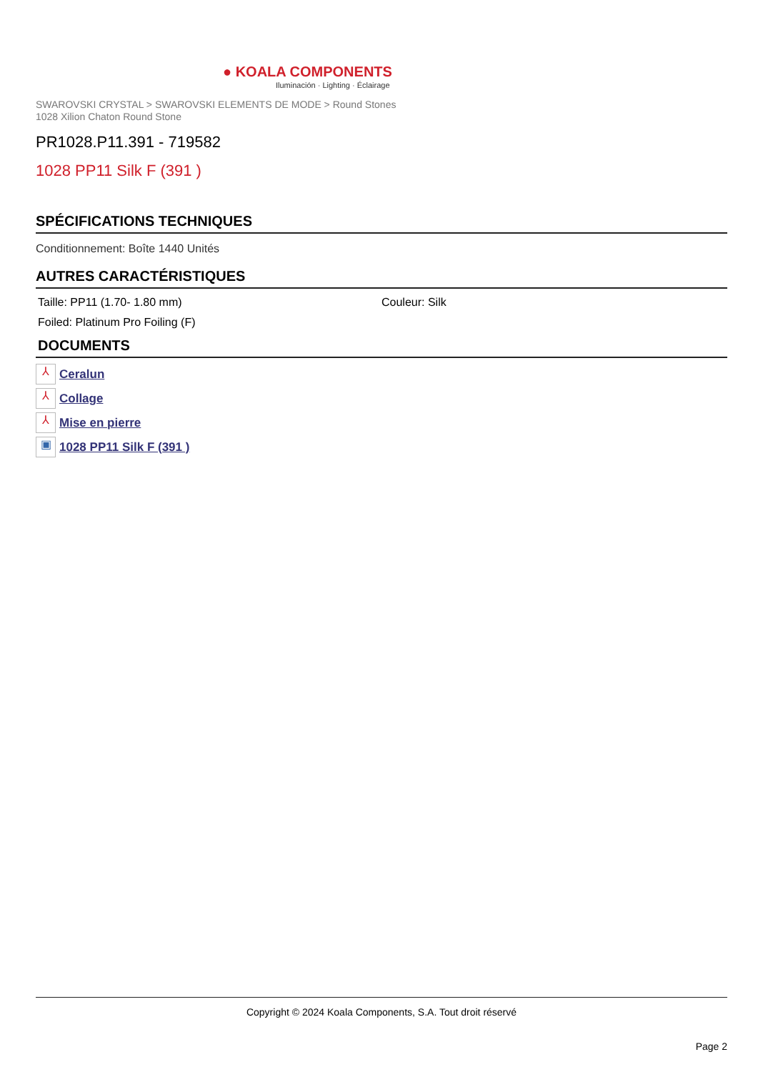● KOALA COMPONENTS
Iluminación · Lighting · Éclairage
SWAROVSKI CRYSTAL > SWAROVSKI ELEMENTS DE MODE > Round Stones
1028 Xilion Chaton Round Stone
PR1028.P11.391 - 719582
1028 PP11 Silk F (391 )
SPÉCIFICATIONS TECHNIQUES
Conditionnement: Boîte 1440 Unités
AUTRES CARACTÉRISTIQUES
Taille: PP11 (1.70- 1.80 mm) Couleur: Silk
Foiled: Platinum Pro Foiling (F)
DOCUMENTS
⅄ Ceralun
⅄ Collage
⅄ Mise en pierre
▣ 1028 PP11 Silk F (391 )
Copyright © 2024 Koala Components, S.A. Tout droit réservé
Page 2